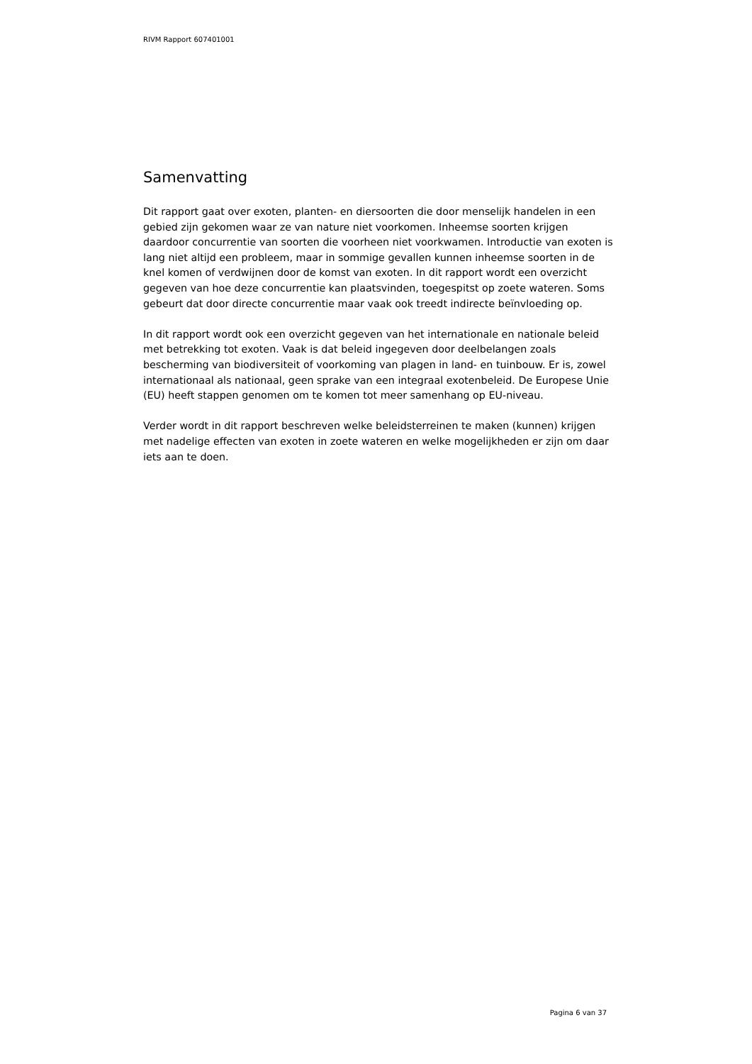RIVM Rapport 607401001
Samenvatting
Dit rapport gaat over exoten, planten- en diersoorten die door menselijk handelen in een gebied zijn gekomen waar ze van nature niet voorkomen. Inheemse soorten krijgen daardoor concurrentie van soorten die voorheen niet voorkwamen. Introductie van exoten is lang niet altijd een probleem, maar in sommige gevallen kunnen inheemse soorten in de knel komen of verdwijnen door de komst van exoten. In dit rapport wordt een overzicht gegeven van hoe deze concurrentie kan plaatsvinden, toegespitst op zoete wateren. Soms gebeurt dat door directe concurrentie maar vaak ook treedt indirecte beïnvloeding op.
In dit rapport wordt ook een overzicht gegeven van het internationale en nationale beleid met betrekking tot exoten. Vaak is dat beleid ingegeven door deelbelangen zoals bescherming van biodiversiteit of voorkoming van plagen in land- en tuinbouw. Er is, zowel internationaal als nationaal, geen sprake van een integraal exotenbeleid. De Europese Unie (EU) heeft stappen genomen om te komen tot meer samenhang op EU-niveau.
Verder wordt in dit rapport beschreven welke beleidsterreinen te maken (kunnen) krijgen met nadelige effecten van exoten in zoete wateren en welke mogelijkheden er zijn om daar iets aan te doen.
Pagina 6 van 37